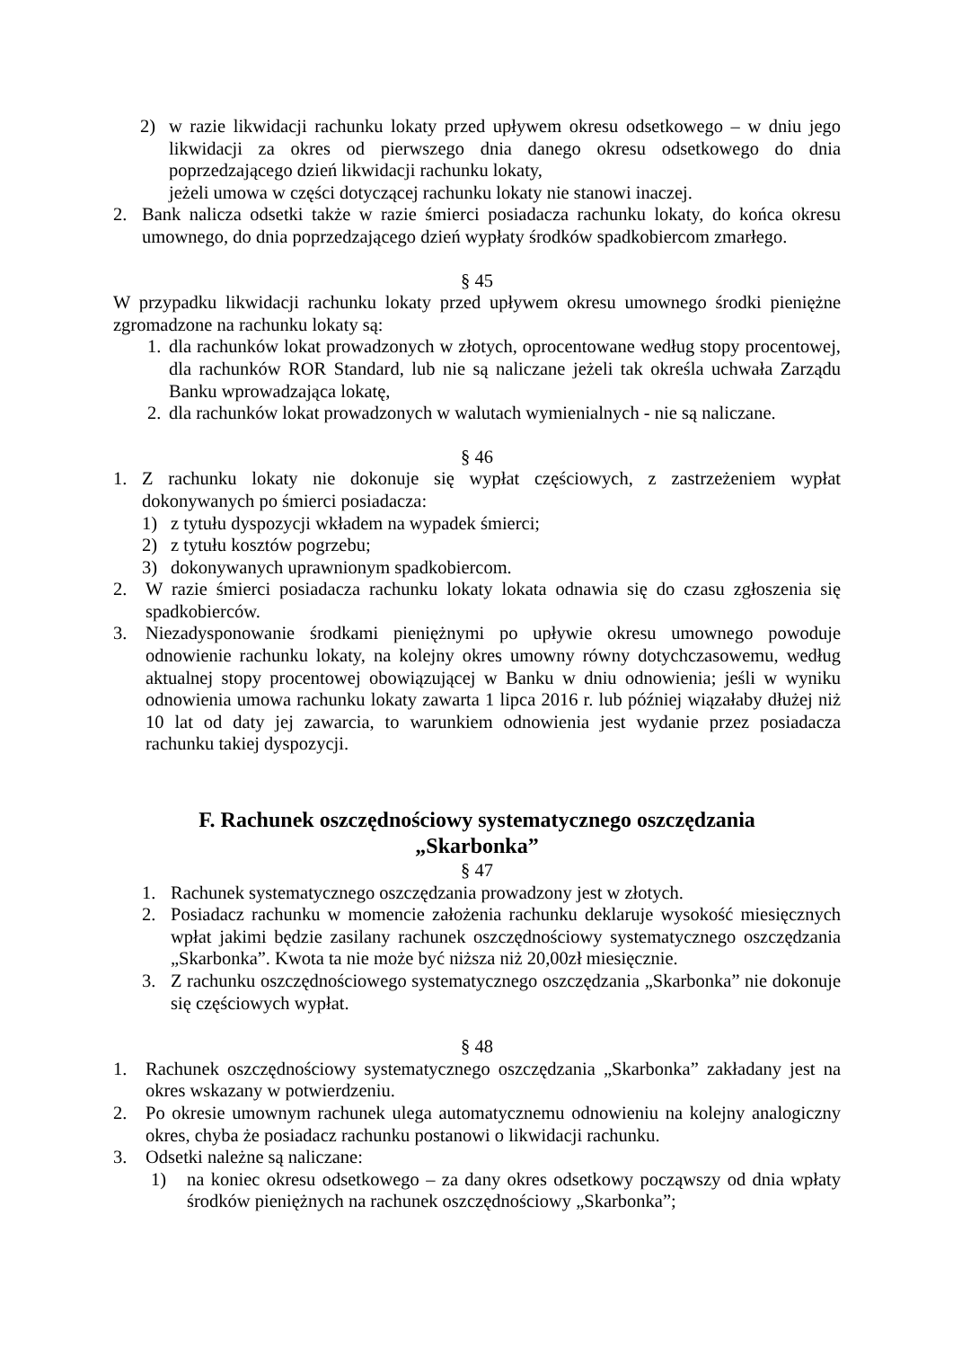2) w razie likwidacji rachunku lokaty przed upływem okresu odsetkowego – w dniu jego likwidacji za okres od pierwszego dnia danego okresu odsetkowego do dnia poprzedzającego dzień likwidacji rachunku lokaty,
jeżeli umowa w części dotyczącej rachunku lokaty nie stanowi inaczej.
2. Bank nalicza odsetki także w razie śmierci posiadacza rachunku lokaty, do końca okresu umownego, do dnia poprzedzającego dzień wypłaty środków spadkobiercom zmarłego.
§ 45
W przypadku likwidacji rachunku lokaty przed upływem okresu umownego środki pieniężne zgromadzone na rachunku lokaty są:
1. dla rachunków lokat prowadzonych w złotych, oprocentowane według stopy procentowej, dla rachunków ROR Standard, lub nie są naliczane jeżeli tak określa uchwała Zarządu Banku wprowadzająca lokatę,
2. dla rachunków lokat prowadzonych w walutach wymienialnych - nie są naliczane.
§ 46
1. Z rachunku lokaty nie dokonuje się wypłat częściowych, z zastrzeżeniem wypłat dokonywanych po śmierci posiadacza:
1) z tytułu dyspozycji wkładem na wypadek śmierci;
2) z tytułu kosztów pogrzebu;
3) dokonywanych uprawnionym spadkobiercom.
2. W razie śmierci posiadacza rachunku lokaty lokata odnawia się do czasu zgłoszenia się spadkobierców.
3. Niezadysponowanie środkami pieniężnymi po upływie okresu umownego powoduje odnowienie rachunku lokaty, na kolejny okres umowny równy dotychczasowemu, według aktualnej stopy procentowej obowiązującej w Banku w dniu odnowienia; jeśli w wyniku odnowienia umowa rachunku lokaty zawarta 1 lipca 2016 r. lub później wiązałaby dłużej niż 10 lat od daty jej zawarcia, to warunkiem odnowienia jest wydanie przez posiadacza rachunku takiej dyspozycji.
F. Rachunek oszczędnościowy systematycznego oszczędzania
„Skarbonka”
§ 47
1. Rachunek systematycznego oszczędzania prowadzony jest w złotych.
2. Posiadacz rachunku w momencie założenia rachunku deklaruje wysokość miesięcznych wpłat jakimi będzie zasilany rachunek oszczędnościowy systematycznego oszczędzania „Skarbonka”. Kwota ta nie może być niższa niż 20,00zł miesięcznie.
3. Z rachunku oszczędnościowego systematycznego oszczędzania „Skarbonka” nie dokonuje się częściowych wypłat.
§ 48
1. Rachunek oszczędnościowy systematycznego oszczędzania „Skarbonka” zakładany jest na okres wskazany w potwierdzeniu.
2. Po okresie umownym rachunek ulega automatycznemu odnowieniu na kolejny analogiczny okres, chyba że posiadacz rachunku postanowi o likwidacji rachunku.
3. Odsetki należne są naliczane:
1) na koniec okresu odsetkowego – za dany okres odsetkowy począwszy od dnia wpłaty środków pieniężnych na rachunek oszczędnościowy „Skarbonka”;